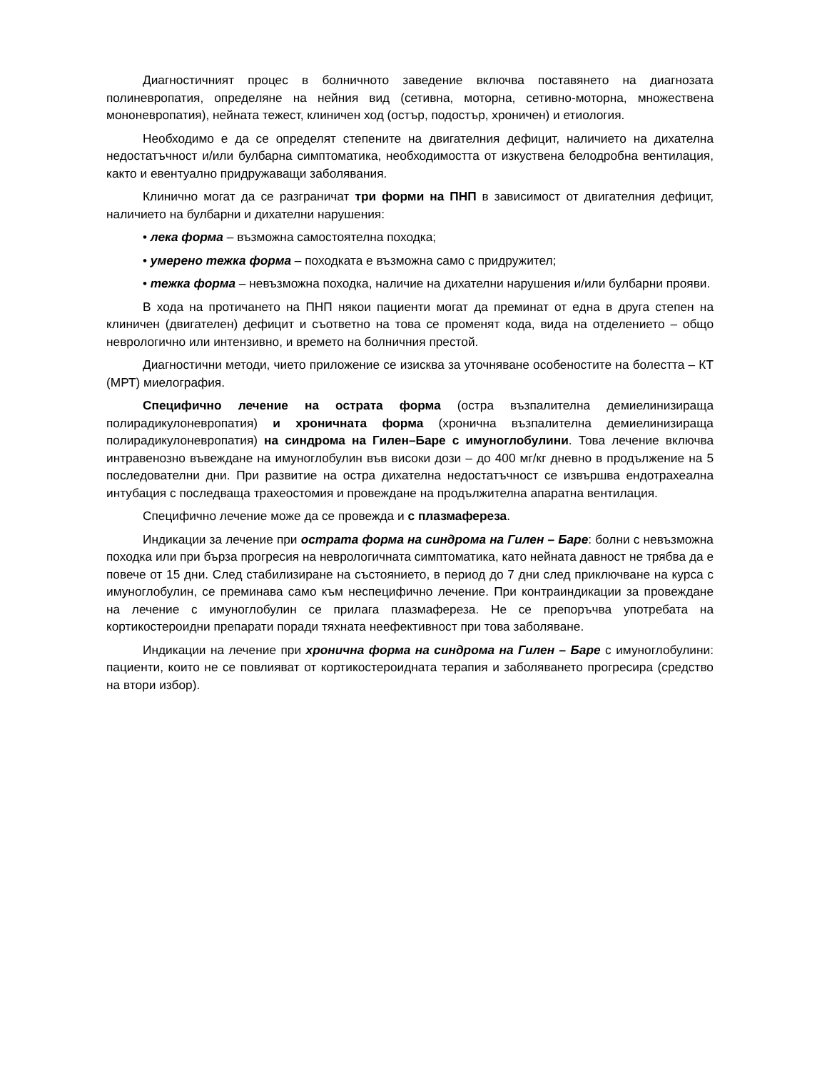Диагностичният процес в болничното заведение включва поставянето на диагнозата полиневропатия, определяне на нейния вид (сетивна, моторна, сетивно-моторна, множествена мононевропатия), нейната тежест, клиничен ход (остър, подостър, хроничен) и етиология.
Необходимо е да се определят степените на двигателния дефицит, наличието на дихателна недостатъчност и/или булбарна симптоматика, необходимостта от изкуствена белодробна вентилация, както и евентуално придружаващи заболявания.
Клинично могат да се разграничат три форми на ПНП в зависимост от двигателния дефицит, наличието на булбарни и дихателни нарушения:
• лека форма – възможна самостоятелна походка;
• умерено тежка форма – походката е възможна само с придружител;
• тежка форма – невъзможна походка, наличие на дихателни нарушения и/или булбарни прояви.
В хода на протичането на ПНП някои пациенти могат да преминат от една в друга степен на клиничен (двигателен) дефицит и съответно на това се променят кода, вида на отделението – общо неврологично или интензивно, и времето на болничния престой.
Диагностични методи, чието приложение се изисква за уточняване особеностите на болестта – КТ (МРТ) миелография.
Специфично лечение на острата форма (остра възпалителна демиелинизираща полирадикулоневропатия) и хроничната форма (хронична възпалителна демиелинизираща полирадикулоневропатия) на синдрома на Гилен–Баре с имуноглобулини. Това лечение включва интравенозно въвеждане на имуноглобулин във високи дози – до 400 мг/кг дневно в продължение на 5 последователни дни. При развитие на остра дихателна недостатъчност се извършва ендотрахеална интубация с последваща трахеостомия и провеждане на продължителна апаратна вентилация.
Специфично лечение може да се провежда и с плазмафереза.
Индикации за лечение при острата форма на синдрома на Гилен – Баре: болни с невъзможна походка или при бърза прогресия на неврологичната симптоматика, като нейната давност не трябва да е повече от 15 дни. След стабилизиране на състоянието, в период до 7 дни след приключване на курса с имуноглобулин, се преминава само към неспецифично лечение. При контраиндикации за провеждане на лечение с имуноглобулин се прилага плазмафереза. Не се препоръчва употребата на кортикостероидни препарати поради тяхната неефективност при това заболяване.
Индикации на лечение при хронична форма на синдрома на Гилен – Баре с имуноглобулини: пациенти, които не се повлияват от кортикостероидната терапия и заболяването прогресира (средство на втори избор).